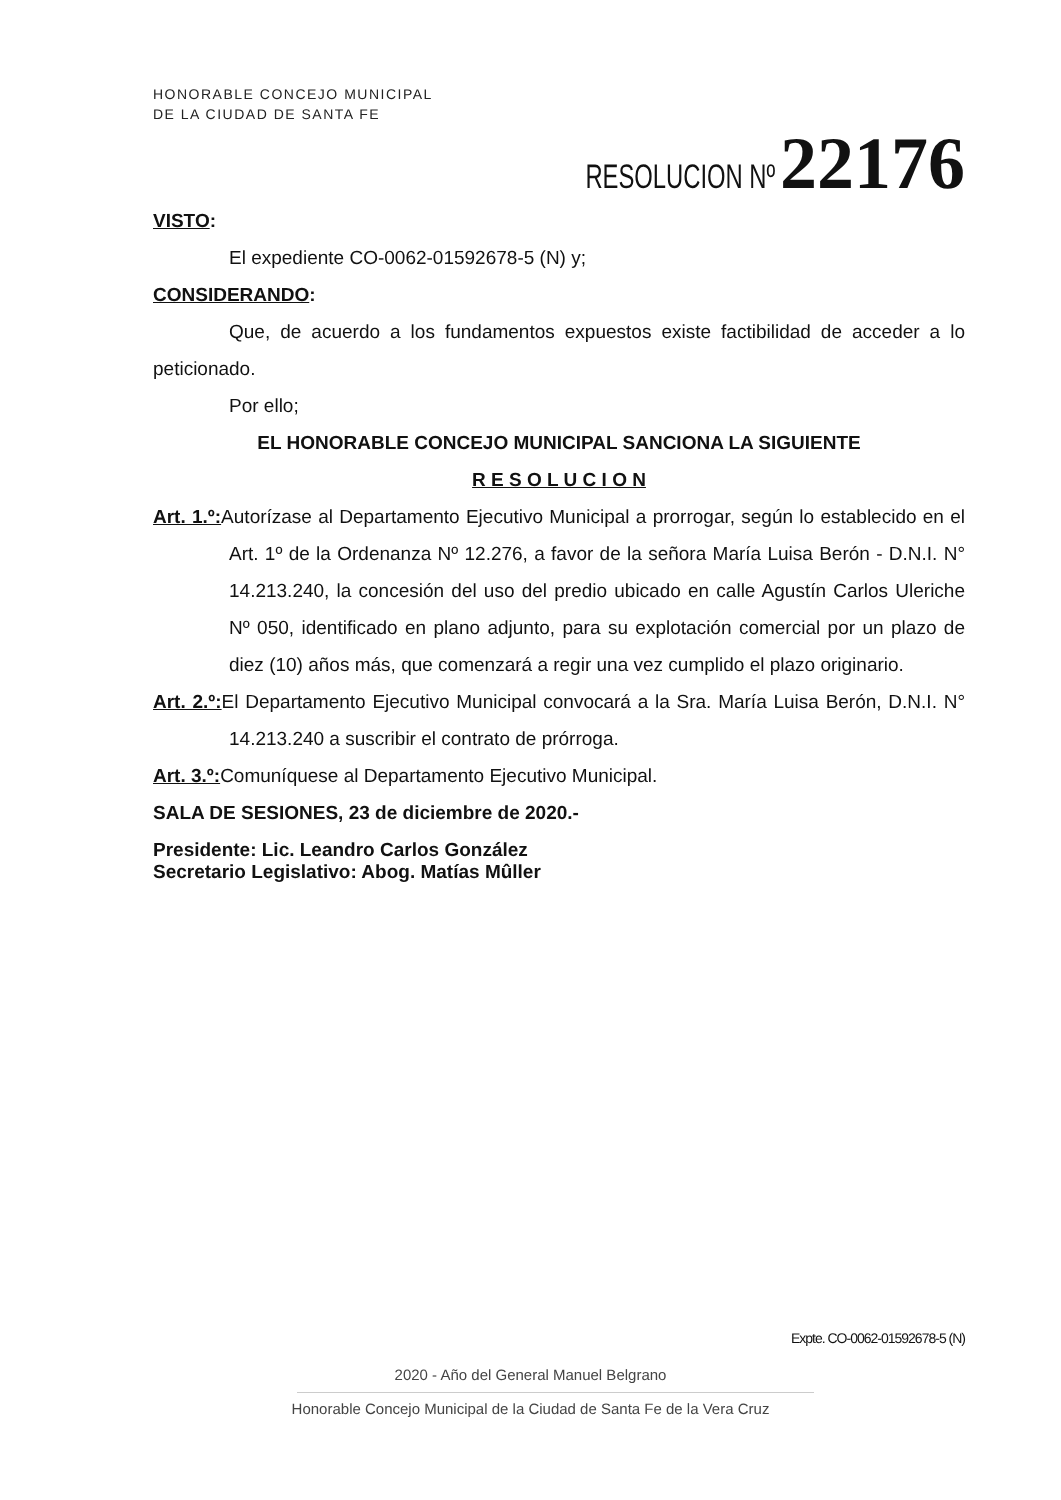HONORABLE CONCEJO MUNICIPAL
DE LA CIUDAD DE SANTA FE
RESOLUCION Nº 22176
VISTO:
El expediente CO-0062-01592678-5 (N) y;
CONSIDERANDO:
Que, de acuerdo a los fundamentos expuestos existe factibilidad de acceder a lo peticionado.
Por ello;
EL HONORABLE CONCEJO MUNICIPAL SANCIONA LA SIGUIENTE
R E S O L U C I O N
Art. 1.º: Autorízase al Departamento Ejecutivo Municipal a prorrogar, según lo establecido en el Art. 1º de la Ordenanza Nº 12.276, a favor de la señora María Luisa Berón - D.N.I. N° 14.213.240, la concesión del uso del predio ubicado en calle Agustín Carlos Uleriche Nº 050, identificado en plano adjunto, para su explotación comercial por un plazo de diez (10) años más, que comenzará a regir una vez cumplido el plazo originario.
Art. 2.º: El Departamento Ejecutivo Municipal convocará a la Sra. María Luisa Berón, D.N.I. N° 14.213.240 a suscribir el contrato de prórroga.
Art. 3.º: Comuníquese al Departamento Ejecutivo Municipal.
SALA DE SESIONES, 23 de diciembre de 2020.-
Presidente: Lic. Leandro Carlos González
Secretario Legislativo: Abog. Matías Mûller
Expte. CO-0062-01592678-5 (N)
2020 - Año del General Manuel Belgrano
Honorable Concejo Municipal de la Ciudad de Santa Fe de la Vera Cruz